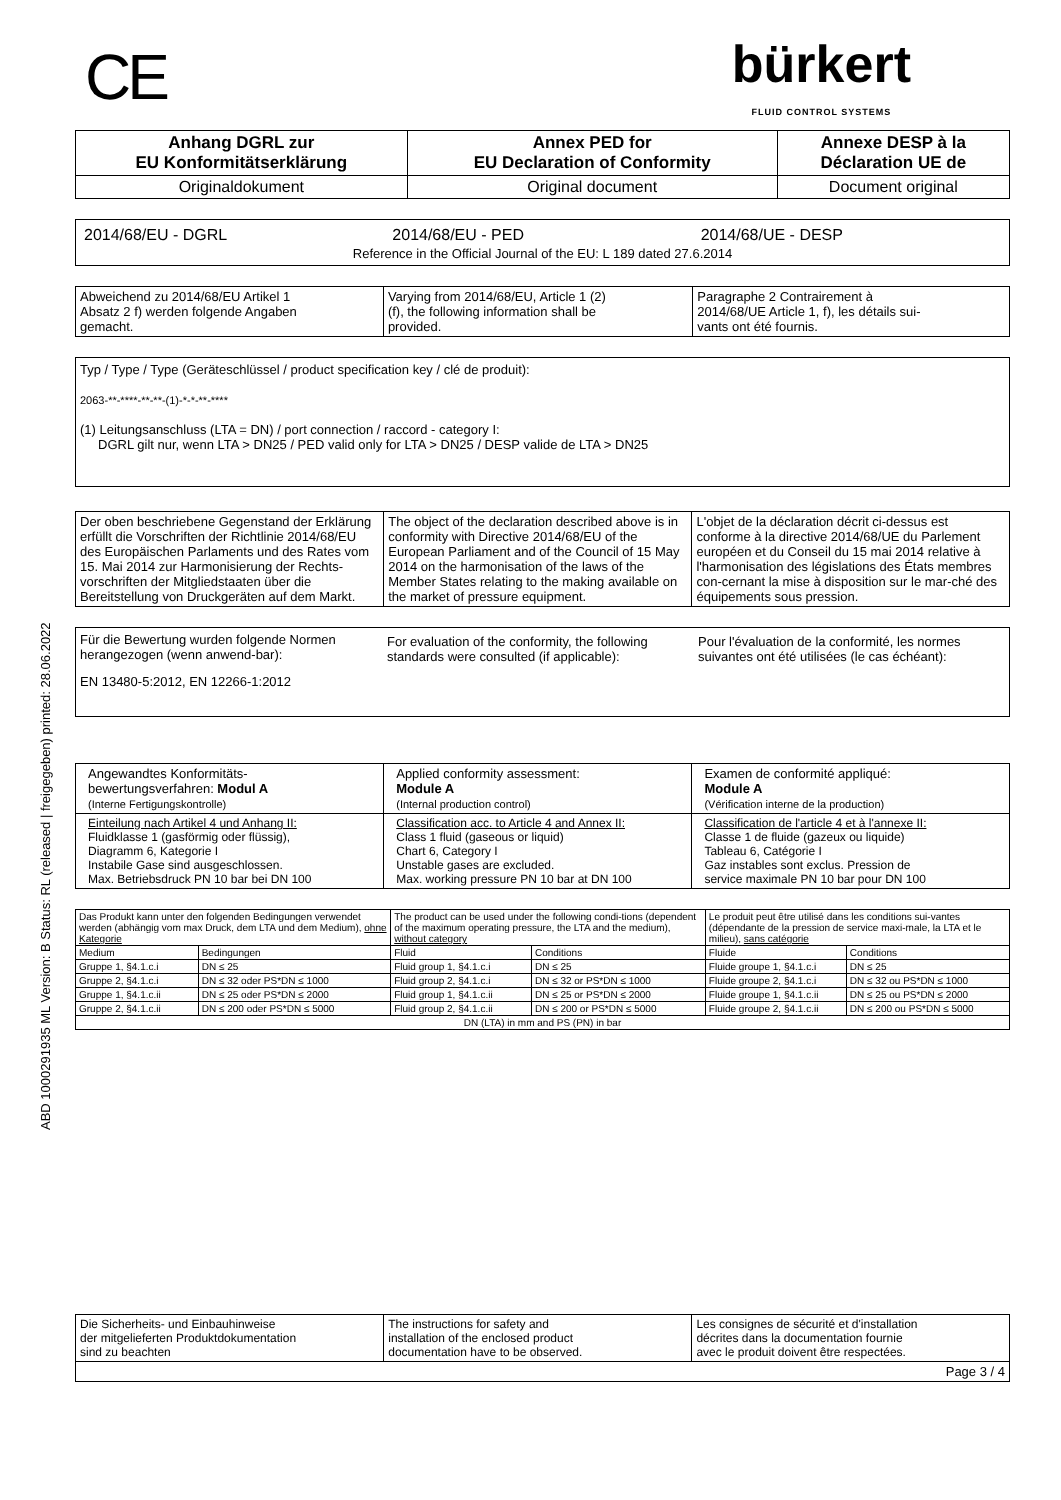ABD 1000291935 ML Version: B Status: RL (released | freigegeben) printed: 28.06.2022
CE
bürkert
FLUID CONTROL SYSTEMS
| Anhang DGRL zur EU Konformitätserklärung | Annex PED for EU Declaration of Conformity | Annexe DESP à la Déclaration UE de |
| --- | --- | --- |
| Originaldokument | Original document | Document original |
2014/68/EU - DGRL 2014/68/EU - PED 2014/68/UE - DESP
Reference in the Official Journal of the EU: L 189 dated 27.6.2014
| Abweichend zu 2014/68/EU Artikel 1 Absatz 2 f) werden folgende Angaben gemacht. | Varying from 2014/68/EU, Article 1 (2) (f), the following information shall be provided. | Paragraphe 2 Contrairement à 2014/68/UE Article 1, f), les détails sui- vants ont été fournis. |
Typ / Type / Type (Geräteschlüssel / product specification key / clé de produit):
2063-**-****-**-**-(1)-*-*-**-****
(1) Leitungsanschluss (LTA = DN) / port connection / raccord - category I:
DGRL gilt nur, wenn LTA > DN25 / PED valid only for LTA > DN25 / DESP valide de LTA > DN25
| Der oben beschriebene Gegenstand der Erklärung erfüllt die Vorschriften der Richtlinie 2014/68/EU des Europäischen Parlaments und des Rates vom 15. Mai 2014 zur Harmonisierung der Rechts-vorschriften der Mitgliedstaaten über die Bereitstellung von Druckgeräten auf dem Markt. | The object of the declaration described above is in conformity with Directive 2014/68/EU of the European Parliament and of the Council of 15 May 2014 on the harmonisation of the laws of the Member States relating to the making available on the market of pressure equipment. | L'objet de la déclaration décrit ci-dessus est conforme à la directive 2014/68/UE du Parlement européen et du Conseil du 15 mai 2014 relative à l'harmonisation des législations des États membres con-cernant la mise à disposition sur le mar-ché des équipements sous pression. |
Für die Bewertung wurden folgende Normen herangezogen (wenn anwend-bar):
For evaluation of the conformity, the following standards were consulted (if applicable):
Pour l'évaluation de la conformité, les normes suivantes ont été utilisées (le cas échéant):
EN 13480-5:2012, EN 12266-1:2012
| Angewandtes Konformitäts- bewertungsverfahren: Modul A (Interne Fertigungskontrolle) | Applied conformity assessment: Module A (Internal production control) | Examen de conformité appliqué: Module A (Vérification interne de la production) |
| Einteilung nach Artikel 4 und Anhang II: Fluidklasse 1 (gasförmig oder flüssig), Diagramm 6, Kategorie I Instabile Gase sind ausgeschlossen. Max. Betriebsdruck PN 10 bar bei DN 100 | Classification acc. to Article 4 and Annex II: Class 1 fluid (gaseous or liquid) Chart 6, Category I Unstable gases are excluded. Max. working pressure PN 10 bar at DN 100 | Classification de l'article 4 et à l'annexe II: Classe 1 de fluide (gazeux ou liquide) Tableau 6, Catégorie I Gaz instables sont exclus. Pression de service maximale PN 10 bar pour DN 100 |
| Das Produkt kann unter den folgenden Bedingungen verwendet werden (abhängig vom max Druck, dem LTA und dem Medium), ohne Kategorie | | The product can be used under the following condi-tions (dependent of the maximum operating pressure, the LTA and the medium), without category | | Le produit peut être utilisé dans les conditions sui-vantes (dépendante de la pression de service maxi-male, la LTA et le milieu), sans catégorie | |
| Medium | Bedingungen | Fluid | Conditions | Fluide | Conditions |
| Gruppe 1, §4.1.c.i | DN ≤ 25 | Fluid group 1, §4.1.c.i | DN ≤ 25 | Fluide groupe 1, §4.1.c.i | DN ≤ 25 |
| Gruppe 2, §4.1.c.i | DN ≤ 32 oder PS*DN ≤ 1000 | Fluid group 2, §4.1.c.i | DN ≤ 32 or PS*DN ≤ 1000 | Fluide groupe 2, §4.1.c.i | DN ≤ 32 ou PS*DN ≤ 1000 |
| Gruppe 1, §4.1.c.ii | DN ≤ 25 oder PS*DN ≤ 2000 | Fluid group 1, §4.1.c.ii | DN ≤ 25 or PS*DN ≤ 2000 | Fluide groupe 1, §4.1.c.ii | DN ≤ 25 ou PS*DN ≤ 2000 |
| Gruppe 2, §4.1.c.ii | DN ≤ 200 oder PS*DN ≤ 5000 | Fluid group 2, §4.1.c.ii | DN ≤ 200 or PS*DN ≤ 5000 | Fluide groupe 2, §4.1.c.ii | DN ≤ 200 ou PS*DN ≤ 5000 |
| DN (LTA) in mm and PS (PN) in bar | | | | | |
| Die Sicherheits- und Einbauhinweise der mitgelieferten Produktdokumentation sind zu beachten | The instructions for safety and installation of the enclosed product documentation have to be observed. | Les consignes de sécurité et d'installation décrites dans la documentation fournie avec le produit doivent être respectées. |
| Page 3 / 4 | | |